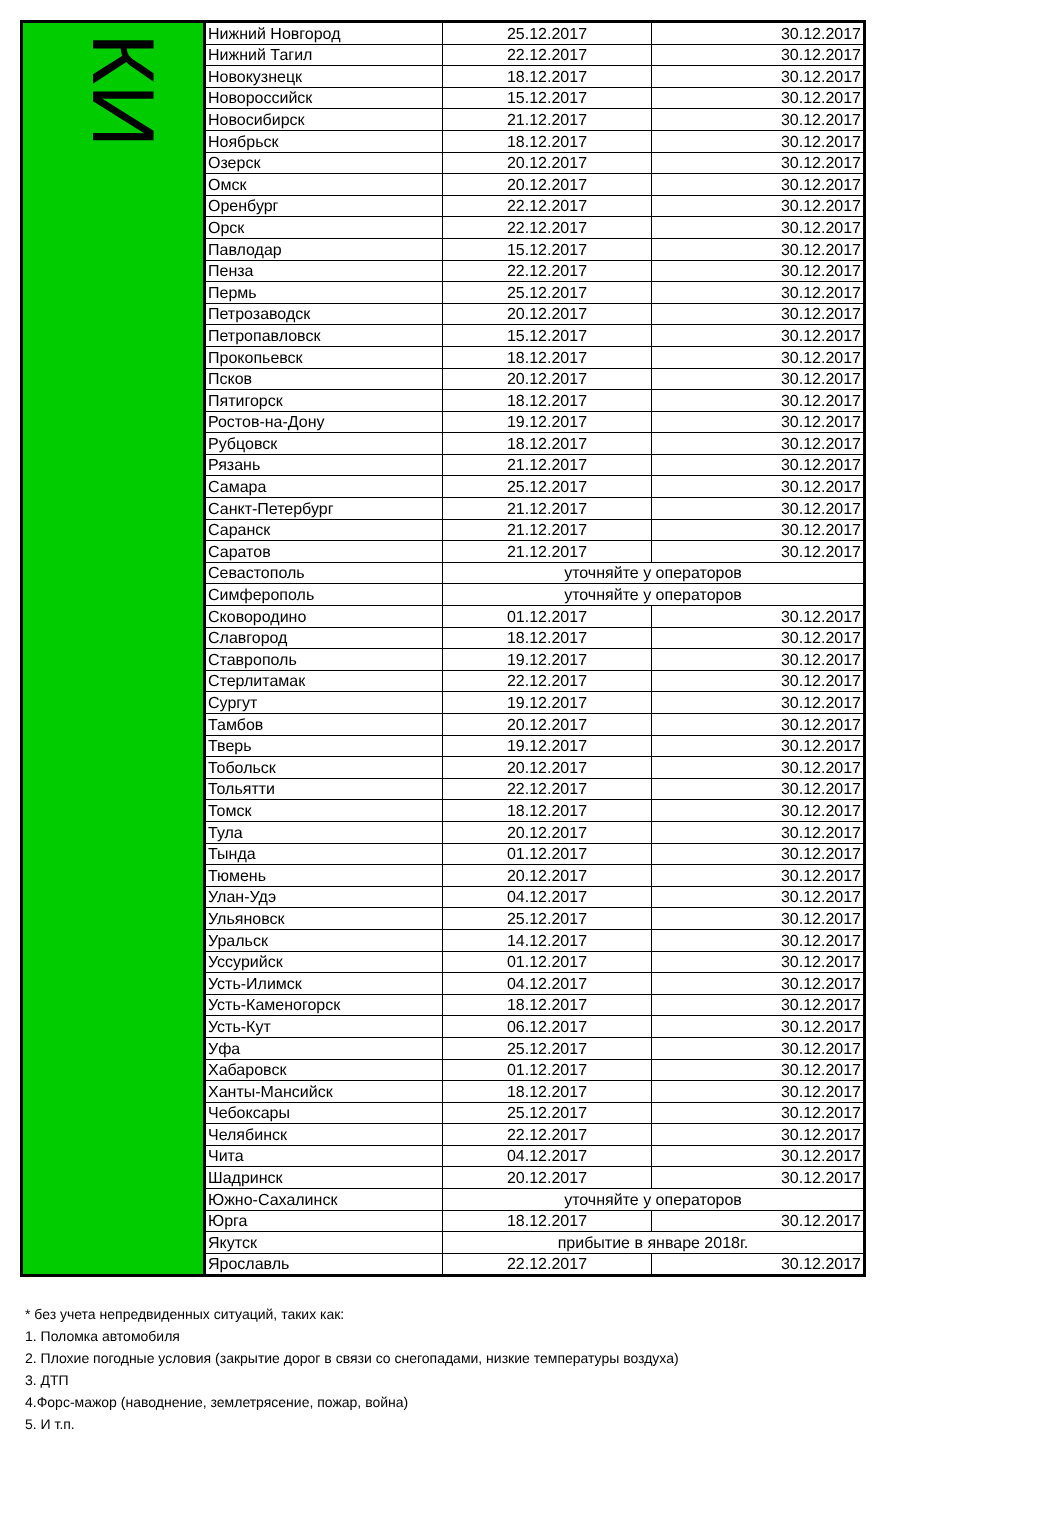| КИ | Нижний Новгород | 25.12.2017 | 30.12.2017 |
| | Нижний Тагил | 22.12.2017 | 30.12.2017 |
| | Новокузнецк | 18.12.2017 | 30.12.2017 |
| | Новороссийск | 15.12.2017 | 30.12.2017 |
| | Новосибирск | 21.12.2017 | 30.12.2017 |
| | Ноябрьск | 18.12.2017 | 30.12.2017 |
| | Озерск | 20.12.2017 | 30.12.2017 |
| | Омск | 20.12.2017 | 30.12.2017 |
| | Оренбург | 22.12.2017 | 30.12.2017 |
| | Орск | 22.12.2017 | 30.12.2017 |
| | Павлодар | 15.12.2017 | 30.12.2017 |
| | Пенза | 22.12.2017 | 30.12.2017 |
| | Пермь | 25.12.2017 | 30.12.2017 |
| | Петрозаводск | 20.12.2017 | 30.12.2017 |
| | Петропавловск | 15.12.2017 | 30.12.2017 |
| | Прокопьевск | 18.12.2017 | 30.12.2017 |
| | Псков | 20.12.2017 | 30.12.2017 |
| | Пятигорск | 18.12.2017 | 30.12.2017 |
| | Ростов-на-Дону | 19.12.2017 | 30.12.2017 |
| | Рубцовск | 18.12.2017 | 30.12.2017 |
| | Рязань | 21.12.2017 | 30.12.2017 |
| | Самара | 25.12.2017 | 30.12.2017 |
| | Санкт-Петербург | 21.12.2017 | 30.12.2017 |
| | Саранск | 21.12.2017 | 30.12.2017 |
| | Саратов | 21.12.2017 | 30.12.2017 |
| | Севастополь | уточняйте у операторов | |
| | Симферополь | уточняйте у операторов | |
| | Сковородино | 01.12.2017 | 30.12.2017 |
| | Славгород | 18.12.2017 | 30.12.2017 |
| | Ставрополь | 19.12.2017 | 30.12.2017 |
| | Стерлитамак | 22.12.2017 | 30.12.2017 |
| | Сургут | 19.12.2017 | 30.12.2017 |
| | Тамбов | 20.12.2017 | 30.12.2017 |
| | Тверь | 19.12.2017 | 30.12.2017 |
| | Тобольск | 20.12.2017 | 30.12.2017 |
| | Тольятти | 22.12.2017 | 30.12.2017 |
| | Томск | 18.12.2017 | 30.12.2017 |
| | Тула | 20.12.2017 | 30.12.2017 |
| | Тында | 01.12.2017 | 30.12.2017 |
| | Тюмень | 20.12.2017 | 30.12.2017 |
| | Улан-Удэ | 04.12.2017 | 30.12.2017 |
| | Ульяновск | 25.12.2017 | 30.12.2017 |
| | Уральск | 14.12.2017 | 30.12.2017 |
| | Уссурийск | 01.12.2017 | 30.12.2017 |
| | Усть-Илимск | 04.12.2017 | 30.12.2017 |
| | Усть-Каменогорск | 18.12.2017 | 30.12.2017 |
| | Усть-Кут | 06.12.2017 | 30.12.2017 |
| | Уфа | 25.12.2017 | 30.12.2017 |
| | Хабаровск | 01.12.2017 | 30.12.2017 |
| | Ханты-Мансийск | 18.12.2017 | 30.12.2017 |
| | Чебоксары | 25.12.2017 | 30.12.2017 |
| | Челябинск | 22.12.2017 | 30.12.2017 |
| | Чита | 04.12.2017 | 30.12.2017 |
| | Шадринск | 20.12.2017 | 30.12.2017 |
| | Южно-Сахалинск | уточняйте у операторов | |
| | Юрга | 18.12.2017 | 30.12.2017 |
| | Якутск | прибытие в январе 2018г. | |
| | Ярославль | 22.12.2017 | 30.12.2017 |
* без учета непредвиденных ситуаций, таких как:
1. Поломка автомобиля
2. Плохие погодные условия (закрытие дорог в связи со снегопадами, низкие температуры воздуха)
3. ДТП
4.Форс-мажор (наводнение, землетрясение, пожар, война)
5. И т.п.